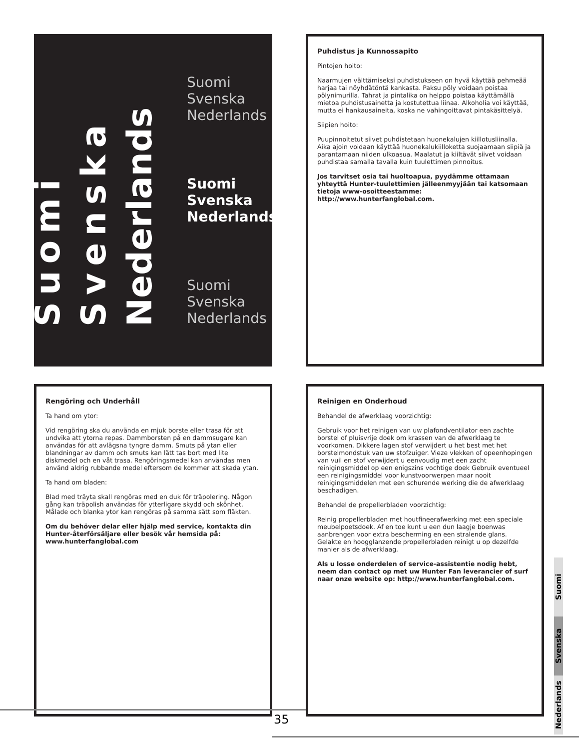Suomi
Svenska
Nederlands
Suomi
Svenska
Nederlands
Suomi
Svenska
Nederlands
Suomi
Svenska
Nederlands
Puhdistus ja Kunnossapito
Pintojen hoito:
Naarmujen välttämiseksi puhdistukseen on hyvä käyttää pehmeää harjaa tai nöyhdätöntä kankasta. Paksu pöly voidaan poistaa pölynimurilla. Tahrat ja pintalika on helppo poistaa käyttämällä mietoa puhdistusainetta ja kostutettua liinaa. Alkoholia voi käyttää, mutta ei hankausaineita, koska ne vahingoittavat pintakäsittelyä.
Siipien hoito:
Puupinnoitetut siivet puhdistetaan huonekalujen kiillotusliinalla. Aika ajoin voidaan käyttää huonekalukiilloketta suojaamaan siipiä ja parantamaan niiden ulkoasua. Maalatut ja kiiltävät siivet voidaan puhdistaa samalla tavalla kuin tuulettimen pinnoitus.
Jos tarvitset osia tai huoltoapua, pyydämme ottamaan yhteyttä Hunter-tuulettimien jälleenmyyjään tai katsomaan tietoja www-osoitteestamme: http://www.hunterfanglobal.com.
Rengöring och Underhåll
Ta hand om ytor:
Vid rengöring ska du använda en mjuk borste eller trasa för att undvika att ytorna repas. Dammborsten på en dammsugare kan användas för att avlägsna tyngre damm. Smuts på ytan eller blandningar av damm och smuts kan lätt tas bort med lite diskmedel och en våt trasa. Rengöringsmedel kan användas men använd aldrig rubbande medel eftersom de kommer att skada ytan.
Ta hand om bladen:
Blad med träyta skall rengöras med en duk för träpolering. Någon gång kan träpolish användas för ytterligare skydd och skönhet. Målade och blanka ytor kan rengöras på samma sätt som fläkten.
Om du behöver delar eller hjälp med service, kontakta din Hunter-återförsäljare eller besök vår hemsida på: www.hunterfanglobal.com
Reinigen en Onderhoud
Behandel de afwerklaag voorzichtig:
Gebruik voor het reinigen van uw plafondventilator een zachte borstel of pluisvrije doek om krassen van de afwerklaag te voorkomen. Dikkere lagen stof verwijdert u het best met het borstelmondstuk van uw stofzuiger. Vieze vlekken of opeenhopingen van vuil en stof verwijdert u eenvoudig met een zacht reinigingsmiddel op een enigszins vochtige doek Gebruik eventueel een reinigingsmiddel voor kunstvoorwerpen maar nooit reinigingsmiddelen met een schurende werking die de afwerklaag beschadigen.
Behandel de propellerbladen voorzichtig:
Reinig propellerbladen met houtfineerafwerking met een speciale meubelpoetsdoek. Af en toe kunt u een dun laagje boenwas aanbrengen voor extra bescherming en een stralende glans. Gelakte en hoogglanzende propellerbladen reinigt u op dezelfde manier als de afwerklaag.
Als u losse onderdelen of service-assistentie nodig hebt, neem dan contact op met uw Hunter Fan leverancier of surf naar onze website op: http://www.hunterfanglobal.com.
Suomi
Svenska
Nederlands
35